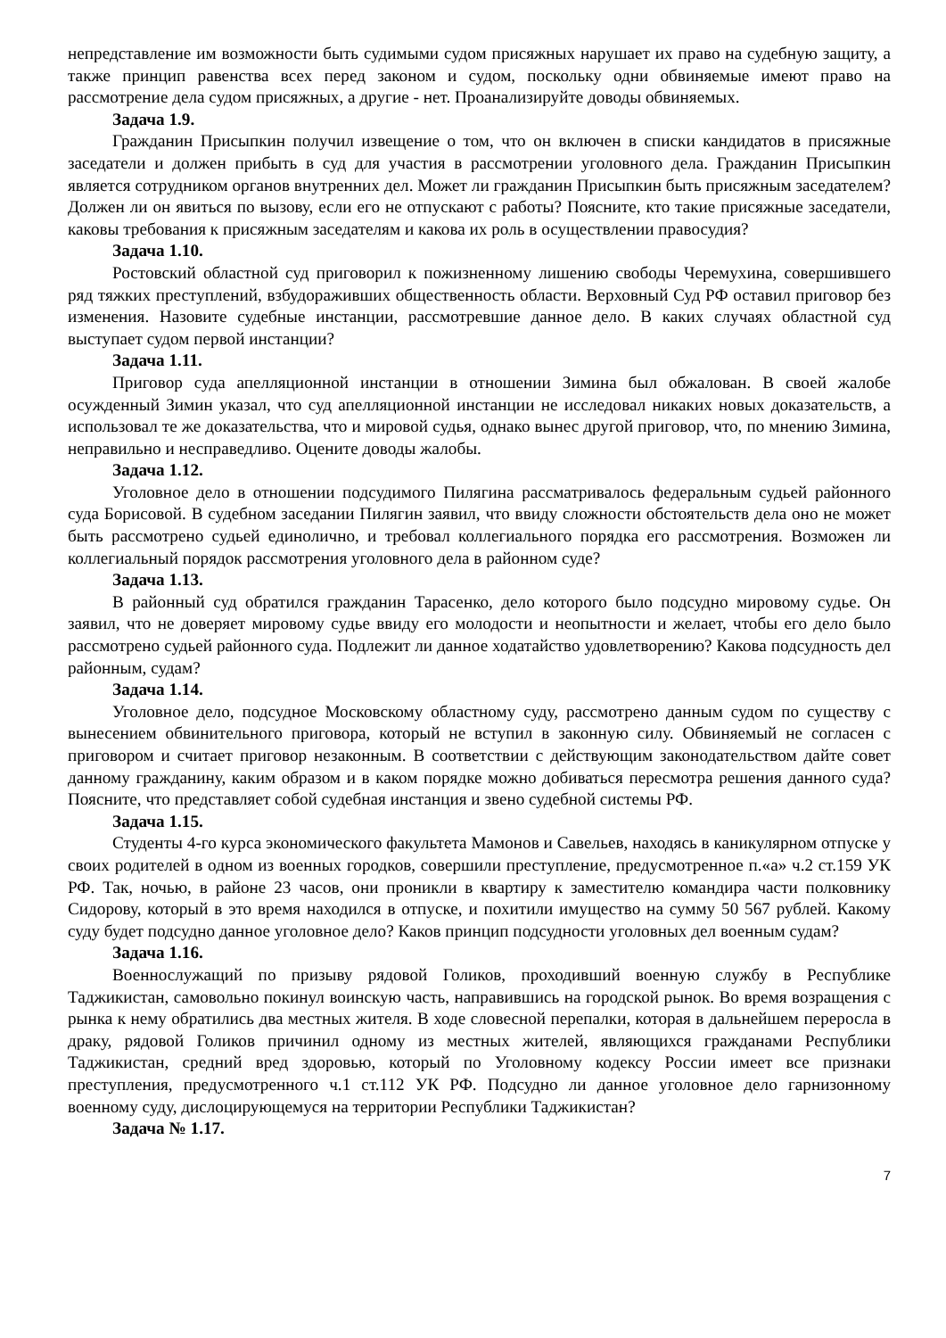непредставление им возможности быть судимыми судом присяжных нарушает их право на судебную защиту, а также принцип равенства всех перед законом и судом, поскольку одни обвиняемые имеют право на рассмотрение дела судом присяжных, а другие - нет. Проанализируйте доводы обвиняемых.
Задача 1.9.
Гражданин Присыпкин получил извещение о том, что он включен в списки кандидатов в присяжные заседатели и должен прибыть в суд для участия в рассмотрении уголовного дела. Гражданин Присыпкин является сотрудником органов внутренних дел. Может ли гражданин Присыпкин быть присяжным заседателем? Должен ли он явиться по вызову, если его не отпускают с работы? Поясните, кто такие присяжные заседатели, каковы требования к присяжным заседателям и какова их роль в осуществлении правосудия?
Задача 1.10.
Ростовский областной суд приговорил к пожизненному лишению свободы Черемухина, совершившего ряд тяжких преступлений, взбудораживших общественность области. Верховный Суд РФ оставил приговор без изменения. Назовите судебные инстанции, рассмотревшие данное дело. В каких случаях областной суд выступает судом первой инстанции?
Задача 1.11.
Приговор суда апелляционной инстанции в отношении Зимина был обжалован. В своей жалобе осужденный Зимин указал, что суд апелляционной инстанции не исследовал никаких новых доказательств, а использовал те же доказательства, что и мировой судья, однако вынес другой приговор, что, по мнению Зимина, неправильно и несправедливо. Оцените доводы жалобы.
Задача 1.12.
Уголовное дело в отношении подсудимого Пилягина рассматривалось федеральным судьей районного суда Борисовой. В судебном заседании Пилягин заявил, что ввиду сложности обстоятельств дела оно не может быть рассмотрено судьей единолично, и требовал коллегиального порядка его рассмотрения. Возможен ли коллегиальный порядок рассмотрения уголовного дела в районном суде?
Задача 1.13.
В районный суд обратился гражданин Тарасенко, дело которого было подсудно мировому судье. Он заявил, что не доверяет мировому судье ввиду его молодости и неопытности и желает, чтобы его дело было рассмотрено судьей районного суда. Подлежит ли данное ходатайство удовлетворению? Какова подсудность дел районным, судам?
Задача 1.14.
Уголовное дело, подсудное Московскому областному суду, рассмотрено данным судом по существу с вынесением обвинительного приговора, который не вступил в законную силу. Обвиняемый не согласен с приговором и считает приговор незаконным. В соответствии с действующим законодательством дайте совет данному гражданину, каким образом и в каком порядке можно добиваться пересмотра решения данного суда? Поясните, что представляет собой судебная инстанция и звено судебной системы РФ.
Задача 1.15.
Студенты 4-го курса экономического факультета Мамонов и Савельев, находясь в каникулярном отпуске у своих родителей в одном из военных городков, совершили преступление, предусмотренное п.«а» ч.2 ст.159 УК РФ. Так, ночью, в районе 23 часов, они проникли в квартиру к заместителю командира части полковнику Сидорову, который в это время находился в отпуске, и похитили имущество на сумму 50 567 рублей. Какому суду будет подсудно данное уголовное дело? Каков принцип подсудности уголовных дел военным судам?
Задача 1.16.
Военнослужащий по призыву рядовой Голиков, проходивший военную службу в Республике Таджикистан, самовольно покинул воинскую часть, направившись на городской рынок. Во время возращения с рынка к нему обратились два местных жителя. В ходе словесной перепалки, которая в дальнейшем переросла в драку, рядовой Голиков причинил одному из местных жителей, являющихся гражданами Республики Таджикистан, средний вред здоровью, который по Уголовному кодексу России имеет все признаки преступления, предусмотренного ч.1 ст.112 УК РФ. Подсудно ли данное уголовное дело гарнизонному военному суду, дислоцирующемуся на территории Республики Таджикистан?
Задача № 1.17.
7